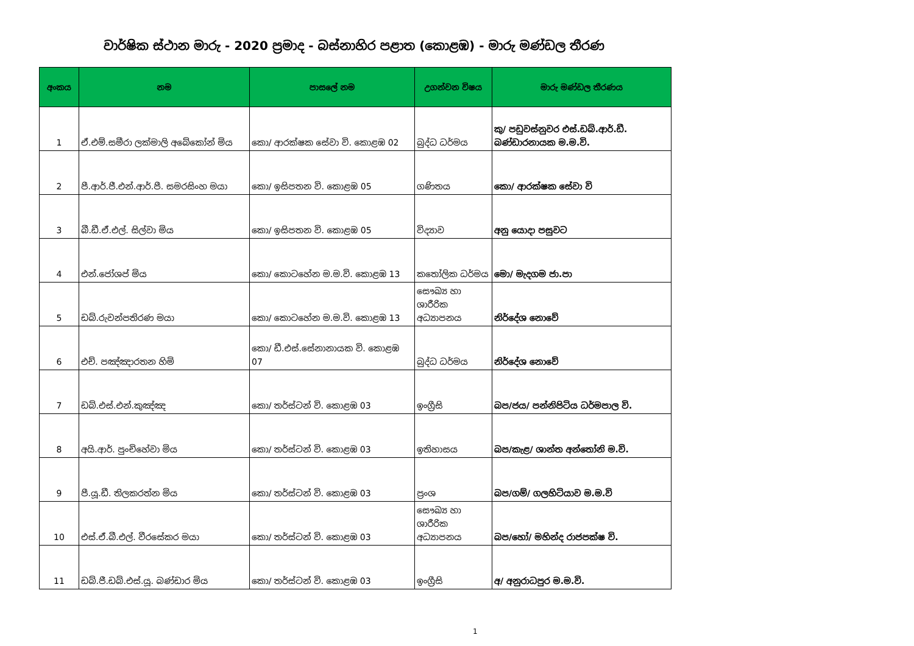වාර්ෂික ස්ථාන මාරු - 2020 ප්‍රමාද - බස්නාහිර පළාත (කොළඹ) - මාරු මණ්ඩල තීරණ
| අංකය | නම | පාසලේ නම | උගන්වන විෂය | මාරු මණ්ඩල තීරණය |
| --- | --- | --- | --- | --- |
| 1 | ඒ.එම්.සමීරා ලක්මාලි අබේකෝන් මිය | කො/ ආරක්ෂක සේවා වි. කොළඹ 02 | බුද්ධ ධර්මය | කු/ පඩුවස්නුවර එස්.ඩබ්.ආර්.ඩී. බණ්ඩාරනායක ම.ම.වි. |
| 2 | පී.ආර්.ජී.එන්.ආර්.පී. සමරසිංහ මයා | කො/ ඉසිපතන වි. කොළඹ 05 | ගණිතය | කො/ ආරක්ෂක සේවා වි |
| 3 | බී.ඩී.ඒ.එල්. සිල්වා මිය | කො/ ඉසිපතන වි. කොළඹ 05 | විද්‍යාව | අනු යොදා පසුවට |
| 4 | එන්.ජෝශප් මිය | කො/ කොටහේන ම.ම.වි. කොළඹ 13 | කතෝලික ධර්මය | මො/ මැදගම ජා.පා |
| 5 | ඩබ්.රුවන්පතිරණ මයා | කො/ කොටහේන ම.ම.වි. කොළඹ 13 | සෞඛ්‍ය හා ශාරීරික අධ්‍යාපනය | නිර්දේශ නොවේ |
| 6 | එච්. පඤ්ඤාරතන හිමි | කො/ ඩී.එස්.සේනානායක වි. කොළඹ 07 | බුද්ධ ධර්මය | නිර්දේශ නොවේ |
| 7 | ඩබ්.එස්.එන්.කුඤ්ඤ | කො/ තර්ස්ටන් වි. කොළඹ 03 | ඉංග්‍රීසි | බප/ජය/ පන්නිපිටිය ධර්මපාල වි. |
| 8 | අයි.ආර්. පුංචිහේවා මිය | කො/ තර්ස්ටන් වි. කොළඹ 03 | ඉතිහාසය | බප/කැළ/ ශාන්ත අන්තෝනි ම.වි. |
| 9 | පී.යූ.ඩී. තිලකරත්න මිය | කො/ තර්ස්ටන් වි. කොළඹ 03 | ප්‍රංශ | බප/ගම්/ ගලහිටියාව ම.ම.වි |
| 10 | එස්.ඒ.බී.එල්. වීරසේකර මයා | කො/ තර්ස්ටන් වි. කොළඹ 03 | සෞඛ්‍ය හා ශාරීරික අධ්‍යාපනය | බප/හෝ/ මහින්ද රාජපක්ෂ වි. |
| 11 | ඩබ්.ජී.ඩබ්.එස්.යූ. බණ්ඩාර මිය | කො/ තර්ස්ටන් වි. කොළඹ 03 | ඉංග්‍රීසි | අ/ අනුරාධපුර ම.ම.වි. |
1